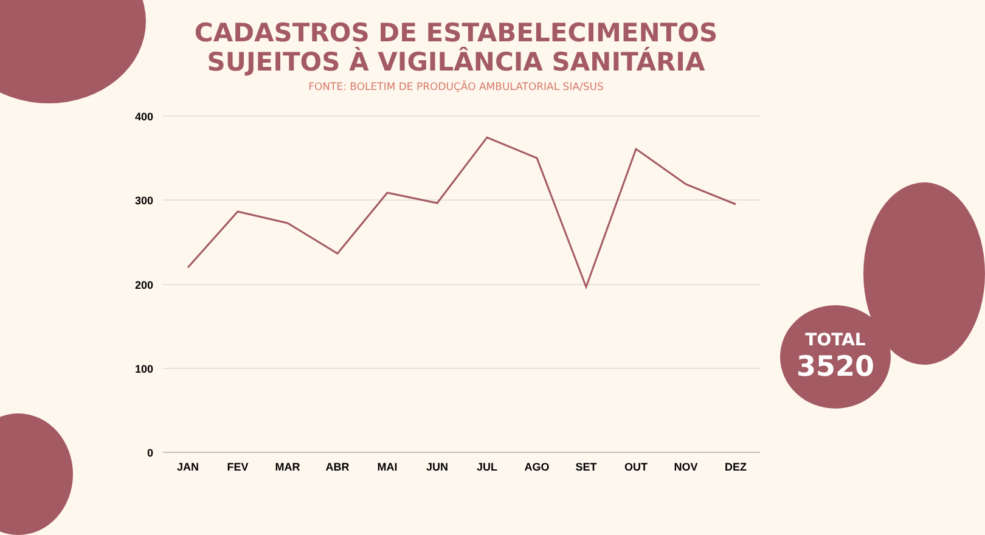CADASTROS DE ESTABELECIMENTOS
SUJEITOS À VIGILÂNCIA SANITÁRIA
FONTE: BOLETIM DE PRODUÇÃO AMBULATORIAL SIA/SUS
400
300
200
100
0
JAN
FEV
MAR
ABR
MAI
JUN
JUL
AGO
SET
OUT
NOV
DEZ
TOTAL
3520